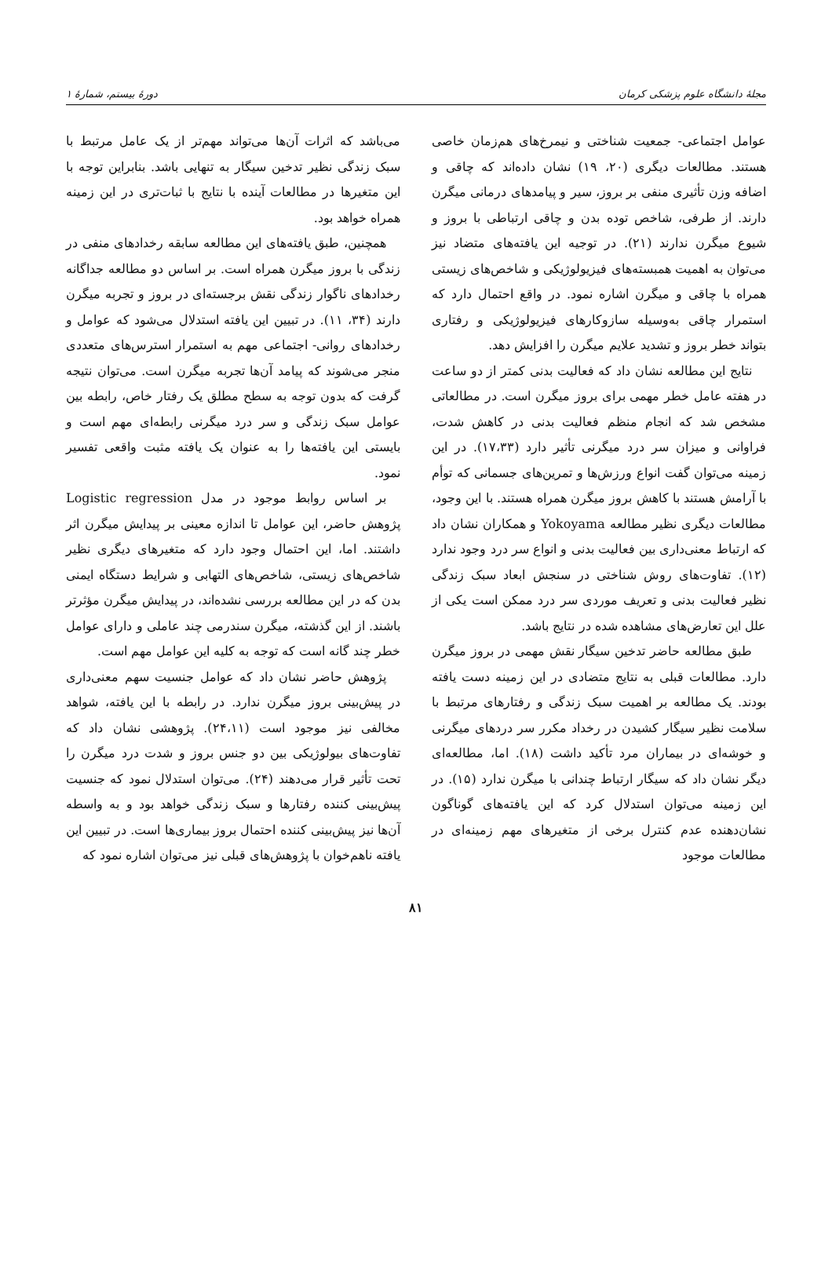مجلهٔ دانشگاه علوم پزشکی کرمان دورهٔ بیستم، شمارهٔ ۱
عوامل اجتماعی- جمعیت شناختی و نیمرخ‌های هم‌زمان خاصی هستند. مطالعات دیگری (۲۰، ۱۹) نشان داده‌اند که چاقی و اضافه وزن تأثیری منفی بر بروز، سیر و پیامدهای درمانی میگرن دارند. از طرفی، شاخص توده بدن و چاقی ارتباطی با بروز و شیوع میگرن ندارند (۲۱). در توجیه این یافته‌های متضاد نیز می‌توان به اهمیت همبسته‌های فیزیولوژیکی و شاخص‌های زیستی همراه با چاقی و میگرن اشاره نمود. در واقع احتمال دارد که استمرار چاقی به‌وسیله سازوکارهای فیزیولوژیکی و رفتاری بتواند خطر بروز و تشدید علایم میگرن را افزایش دهد.
نتایج این مطالعه نشان داد که فعالیت بدنی کمتر از دو ساعت در هفته عامل خطر مهمی برای بروز میگرن است. در مطالعاتی مشخص شد که انجام منظم فعالیت بدنی در کاهش شدت، فراوانی و میزان سر درد میگرنی تأثیر دارد (۱۷،۳۳). در این زمینه می‌توان گفت انواع ورزش‌ها و تمرین‌های جسمانی که توأم با آرامش هستند با کاهش بروز میگرن همراه هستند. با این وجود، مطالعات دیگری نظیر مطالعه Yokoyama و همکاران نشان داد که ارتباط معنی‌داری بین فعالیت بدنی و انواع سر درد وجود ندارد (۱۲). تفاوت‌های روش شناختی در سنجش ابعاد سبک زندگی نظیر فعالیت بدنی و تعریف موردی سر درد ممکن است یکی از علل این تعارض‌های مشاهده شده در نتایج باشد.
طبق مطالعه حاضر تدخین سیگار نقش مهمی در بروز میگرن دارد. مطالعات قبلی به نتایج متضادی در این زمینه دست یافته بودند. یک مطالعه بر اهمیت سبک زندگی و رفتارهای مرتبط با سلامت نظیر سیگار کشیدن در رخداد مکرر سر دردهای میگرنی و خوشه‌ای در بیماران مرد تأکید داشت (۱۸). اما، مطالعه‌ای دیگر نشان داد که سیگار ارتباط چندانی با میگرن ندارد (۱۵). در این زمینه می‌توان استدلال کرد که این یافته‌های گوناگون نشان‌دهنده عدم کنترل برخی از متغیرهای مهم زمینه‌ای در مطالعات موجود
می‌باشد که اثرات آن‌ها می‌تواند مهم‌تر از یک عامل مرتبط با سبک زندگی نظیر تدخین سیگار به تنهایی باشد. بنابراین توجه با این متغیرها در مطالعات آینده با نتایج با ثبات‌تری در این زمینه همراه خواهد بود.
همچنین، طبق یافته‌های این مطالعه سابقه رخدادهای منفی در زندگی با بروز میگرن همراه است. بر اساس دو مطالعه جداگانه رخدادهای ناگوار زندگی نقش برجسته‌ای در بروز و تجربه میگرن دارند (۳۴، ۱۱). در تبیین این یافته استدلال می‌شود که عوامل و رخدادهای روانی- اجتماعی مهم به استمرار استرس‌های متعددی منجر می‌شوند که پیامد آن‌ها تجربه میگرن است. می‌توان نتیجه گرفت که بدون توجه به سطح مطلق یک رفتار خاص، رابطه بین عوامل سبک زندگی و سر درد میگرنی رابطه‌ای مهم است و بایستی این یافته‌ها را به عنوان یک یافته مثبت واقعی تفسیر نمود.
بر اساس روابط موجود در مدل Logistic regression پژوهش حاضر، این عوامل تا اندازه معینی بر پیدایش میگرن اثر داشتند. اما، این احتمال وجود دارد که متغیرهای دیگری نظیر شاخص‌های زیستی، شاخص‌های التهابی و شرایط دستگاه ایمنی بدن که در این مطالعه بررسی نشده‌اند، در پیدایش میگرن مؤثرتر باشند. از این گذشته، میگرن سندرمی چند عاملی و دارای عوامل خطر چند گانه است که توجه به کلیه این عوامل مهم است.
پژوهش حاضر نشان داد که عوامل جنسیت سهم معنی‌داری در پیش‌بینی بروز میگرن ندارد. در رابطه با این یافته، شواهد مخالفی نیز موجود است (۲۴،۱۱). پژوهشی نشان داد که تفاوت‌های بیولوژیکی بین دو جنس بروز و شدت درد میگرن را تحت تأثیر قرار می‌دهند (۲۴). می‌توان استدلال نمود که جنسیت پیش‌بینی کننده رفتارها و سبک زندگی خواهد بود و به واسطه آن‌ها نیز پیش‌بینی کننده احتمال بروز بیماری‌ها است. در تبیین این یافته ناهم‌خوان با پژوهش‌های قبلی نیز می‌توان اشاره نمود که
۸۱